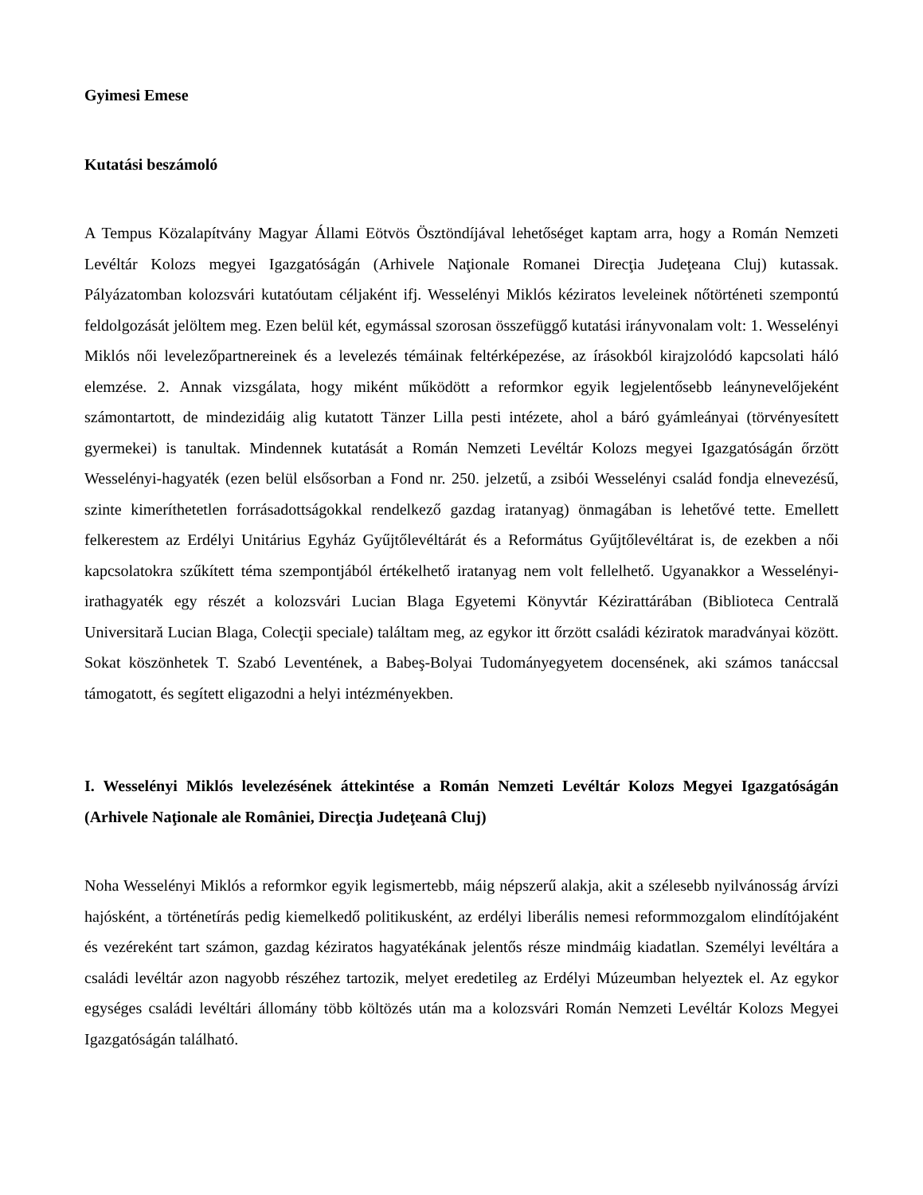Gyimesi Emese
Kutatási beszámoló
A Tempus Közalapítvány Magyar Állami Eötvös Ösztöndíjával lehetőséget kaptam arra, hogy a Román Nemzeti Levéltár Kolozs megyei Igazgatóságán (Arhivele Naţionale Romanei Direcţia Judeţeana Cluj) kutassak. Pályázatomban kolozsvári kutatóutam céljaként ifj. Wesselényi Miklós kéziratos leveleinek nőtörténeti szempontú feldolgozását jelöltem meg. Ezen belül két, egymással szorosan összefüggő kutatási irányvonalam volt: 1. Wesselényi Miklós női levelezőpartnereinek és a levelezés témáinak feltérképezése, az írásokból kirajzolódó kapcsolati háló elemzése. 2. Annak vizsgálata, hogy miként működött a reformkor egyik legjelentősebb leánynevelőjeként számontartott, de mindezidáig alig kutatott Tänzer Lilla pesti intézete, ahol a báró gyámleányai (törvényesített gyermekei) is tanultak. Mindennek kutatását a Román Nemzeti Levéltár Kolozs megyei Igazgatóságán őrzött Wesselényi-hagyaték (ezen belül elsősorban a Fond nr. 250. jelzetű, a zsibói Wesselényi család fondja elnevezésű, szinte kimeríthetetlen forrásadottságokkal rendelkező gazdag iratanyag) önmagában is lehetővé tette. Emellett felkerestem az Erdélyi Unitárius Egyház Gyűjtőlevéltárát és a Református Gyűjtőlevéltárat is, de ezekben a női kapcsolatokra szűkített téma szempontjából értékelhető iratanyag nem volt fellelhető. Ugyanakkor a Wesselényi-irathagyaték egy részét a kolozsvári Lucian Blaga Egyetemi Könyvtár Kézirattárában (Biblioteca Centrală Universitară Lucian Blaga, Colecţii speciale) találtam meg, az egykor itt őrzött családi kéziratok maradványai között. Sokat köszönhetek T. Szabó Leventének, a Babeş-Bolyai Tudományegyetem docensének, aki számos tanáccsal támogatott, és segített eligazodni a helyi intézményekben.
I. Wesselényi Miklós levelezésének áttekintése a Román Nemzeti Levéltár Kolozs Megyei Igazgatóságán (Arhivele Naţionale ale României, Direcţia Judeţeanâ Cluj)
Noha Wesselényi Miklós a reformkor egyik legismertebb, máig népszerű alakja, akit a szélesebb nyilvánosság árvízi hajósként, a történetírás pedig kiemelkedő politikusként, az erdélyi liberális nemesi reformmozgalom elindítójaként és vezéreként tart számon, gazdag kéziratos hagyatékának jelentős része mindmáig kiadatlan. Személyi levéltára a családi levéltár azon nagyobb részéhez tartozik, melyet eredetileg az Erdélyi Múzeumban helyeztek el. Az egykor egységes családi levéltári állomány több költözés után ma a kolozsvári Román Nemzeti Levéltár Kolozs Megyei Igazgatóságán található.